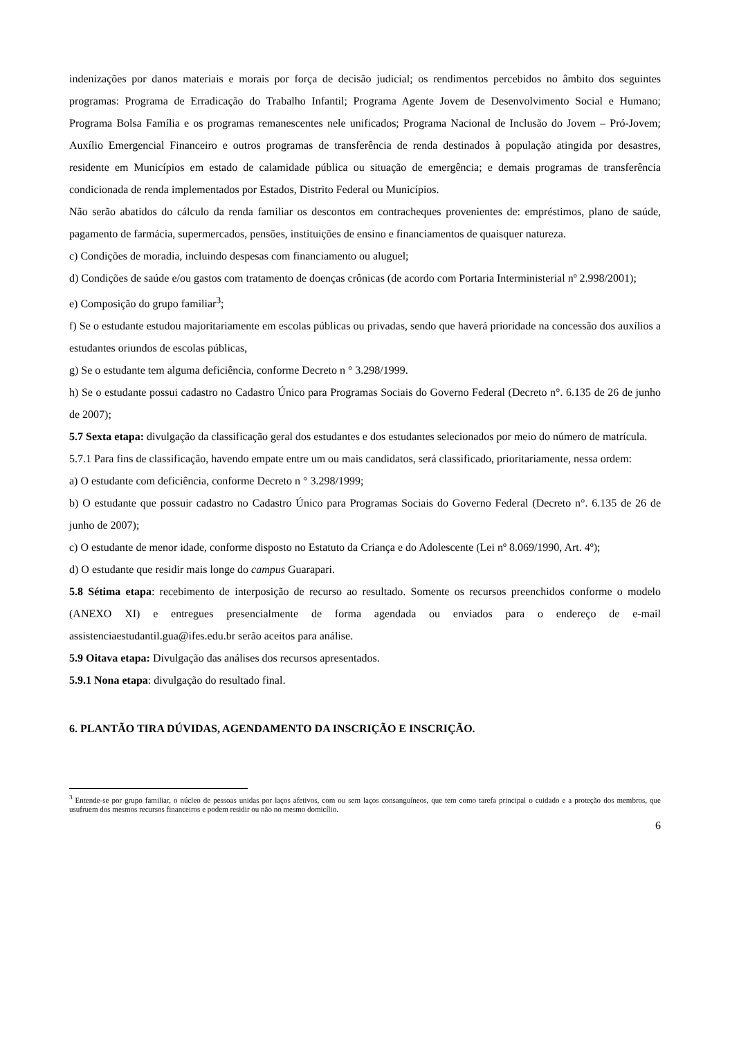indenizações por danos materiais e morais por força de decisão judicial; os rendimentos percebidos no âmbito dos seguintes programas: Programa de Erradicação do Trabalho Infantil; Programa Agente Jovem de Desenvolvimento Social e Humano; Programa Bolsa Família e os programas remanescentes nele unificados; Programa Nacional de Inclusão do Jovem – Pró-Jovem; Auxílio Emergencial Financeiro e outros programas de transferência de renda destinados à população atingida por desastres, residente em Municípios em estado de calamidade pública ou situação de emergência; e demais programas de transferência condicionada de renda implementados por Estados, Distrito Federal ou Municípios.
Não serão abatidos do cálculo da renda familiar os descontos em contracheques provenientes de: empréstimos, plano de saúde, pagamento de farmácia, supermercados, pensões, instituições de ensino e financiamentos de quaisquer natureza.
c) Condições de moradia, incluindo despesas com financiamento ou aluguel;
d) Condições de saúde e/ou gastos com tratamento de doenças crônicas (de acordo com Portaria Interministerial nº 2.998/2001);
e) Composição do grupo familiar<sup>3</sup>;
f) Se o estudante estudou majoritariamente em escolas públicas ou privadas, sendo que haverá prioridade na concessão dos auxílios a estudantes oriundos de escolas públicas,
g) Se o estudante tem alguma deficiência, conforme Decreto n ° 3.298/1999.
h) Se o estudante possui cadastro no Cadastro Único para Programas Sociais do Governo Federal (Decreto n°. 6.135 de 26 de junho de 2007);
5.7 Sexta etapa: divulgação da classificação geral dos estudantes e dos estudantes selecionados por meio do número de matrícula.
5.7.1 Para fins de classificação, havendo empate entre um ou mais candidatos, será classificado, prioritariamente, nessa ordem:
a) O estudante com deficiência, conforme Decreto n ° 3.298/1999;
b) O estudante que possuir cadastro no Cadastro Único para Programas Sociais do Governo Federal (Decreto n°. 6.135 de 26 de junho de 2007);
c) O estudante de menor idade, conforme disposto no Estatuto da Criança e do Adolescente (Lei nº 8.069/1990, Art. 4º);
d) O estudante que residir mais longe do campus Guarapari.
5.8 Sétima etapa: recebimento de interposição de recurso ao resultado. Somente os recursos preenchidos conforme o modelo (ANEXO XI) e entregues presencialmente de forma agendada ou enviados para o endereço de e-mail assistenciaestudantil.gua@ifes.edu.br serão aceitos para análise.
5.9 Oitava etapa: Divulgação das análises dos recursos apresentados.
5.9.1 Nona etapa: divulgação do resultado final.
6. PLANTÃO TIRA DÚVIDAS, AGENDAMENTO DA INSCRIÇÃO E INSCRIÇÃO.
<sup>3</sup> Entende-se por grupo familiar, o núcleo de pessoas unidas por laços afetivos, com ou sem laços consanguíneos, que tem como tarefa principal o cuidado e a proteção dos membros, que usufruem dos mesmos recursos financeiros e podem residir ou não no mesmo domicílio.
6